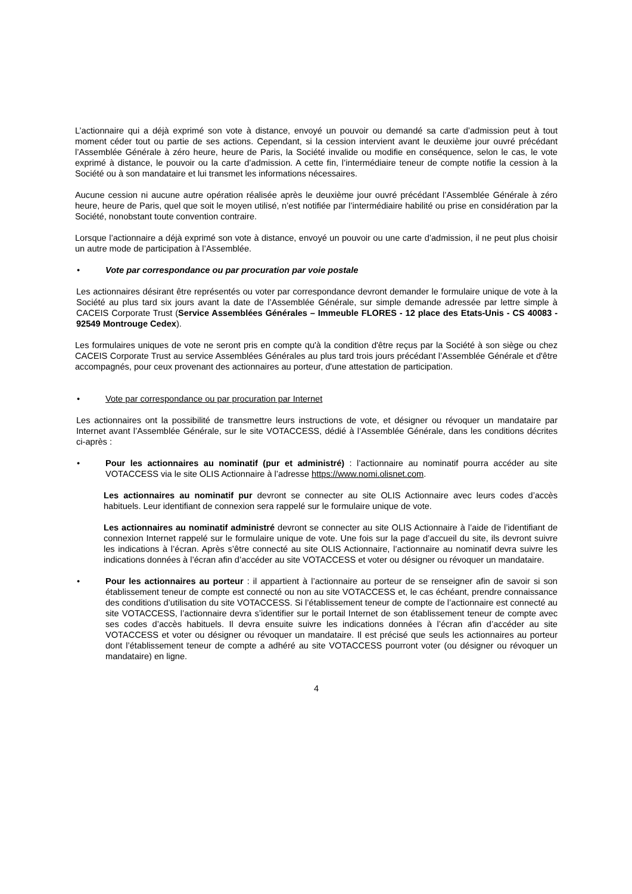L’actionnaire qui a déjà exprimé son vote à distance, envoyé un pouvoir ou demandé sa carte d’admission peut à tout moment céder tout ou partie de ses actions. Cependant, si la cession intervient avant le deuxième jour ouvré précédant l’Assemblée Générale à zéro heure, heure de Paris, la Société invalide ou modifie en conséquence, selon le cas, le vote exprimé à distance, le pouvoir ou la carte d’admission. A cette fin, l’intermédiaire teneur de compte notifie la cession à la Société ou à son mandataire et lui transmet les informations nécessaires.
Aucune cession ni aucune autre opération réalisée après le deuxième jour ouvré précédant l’Assemblée Générale à zéro heure, heure de Paris, quel que soit le moyen utilisé, n’est notifiée par l’intermédiaire habilité ou prise en considération par la Société, nonobstant toute convention contraire.
Lorsque l’actionnaire a déjà exprimé son vote à distance, envoyé un pouvoir ou une carte d’admission, il ne peut plus choisir un autre mode de participation à l’Assemblée.
• Vote par correspondance ou par procuration par voie postale
Les actionnaires désirant être représentés ou voter par correspondance devront demander le formulaire unique de vote à la Société au plus tard six jours avant la date de l’Assemblée Générale, sur simple demande adressée par lettre simple à CACEIS Corporate Trust (Service Assemblées Générales – Immeuble FLORES - 12 place des Etats-Unis - CS 40083 - 92549 Montrouge Cedex).
Les formulaires uniques de vote ne seront pris en compte qu'à la condition d'être reçus par la Société à son siège ou chez CACEIS Corporate Trust au service Assemblées Générales au plus tard trois jours précédant l’Assemblée Générale et d'être accompagnés, pour ceux provenant des actionnaires au porteur, d'une attestation de participation.
• Vote par correspondance ou par procuration par Internet
Les actionnaires ont la possibilité de transmettre leurs instructions de vote, et désigner ou révoquer un mandataire par Internet avant l’Assemblée Générale, sur le site VOTACCESS, dédié à l’Assemblée Générale, dans les conditions décrites ci-après :
• Pour les actionnaires au nominatif (pur et administré) : l’actionnaire au nominatif pourra accéder au site VOTACCESS via le site OLIS Actionnaire à l’adresse https://www.nomi.olisnet.com.
Les actionnaires au nominatif pur devront se connecter au site OLIS Actionnaire avec leurs codes d’accès habituels. Leur identifiant de connexion sera rappelé sur le formulaire unique de vote.
Les actionnaires au nominatif administré devront se connecter au site OLIS Actionnaire à l’aide de l’identifiant de connexion Internet rappelé sur le formulaire unique de vote. Une fois sur la page d’accueil du site, ils devront suivre les indications à l’écran. Après s’être connecté au site OLIS Actionnaire, l’actionnaire au nominatif devra suivre les indications données à l’écran afin d’accéder au site VOTACCESS et voter ou désigner ou révoquer un mandataire.
• Pour les actionnaires au porteur : il appartient à l’actionnaire au porteur de se renseigner afin de savoir si son établissement teneur de compte est connecté ou non au site VOTACCESS et, le cas échéant, prendre connaissance des conditions d’utilisation du site VOTACCESS. Si l’établissement teneur de compte de l’actionnaire est connecté au site VOTACCESS, l’actionnaire devra s’identifier sur le portail Internet de son établissement teneur de compte avec ses codes d’accès habituels. Il devra ensuite suivre les indications données à l’écran afin d’accéder au site VOTACCESS et voter ou désigner ou révoquer un mandataire. Il est précisé que seuls les actionnaires au porteur dont l’établissement teneur de compte a adhéré au site VOTACCESS pourront voter (ou désigner ou révoquer un mandataire) en ligne.
4